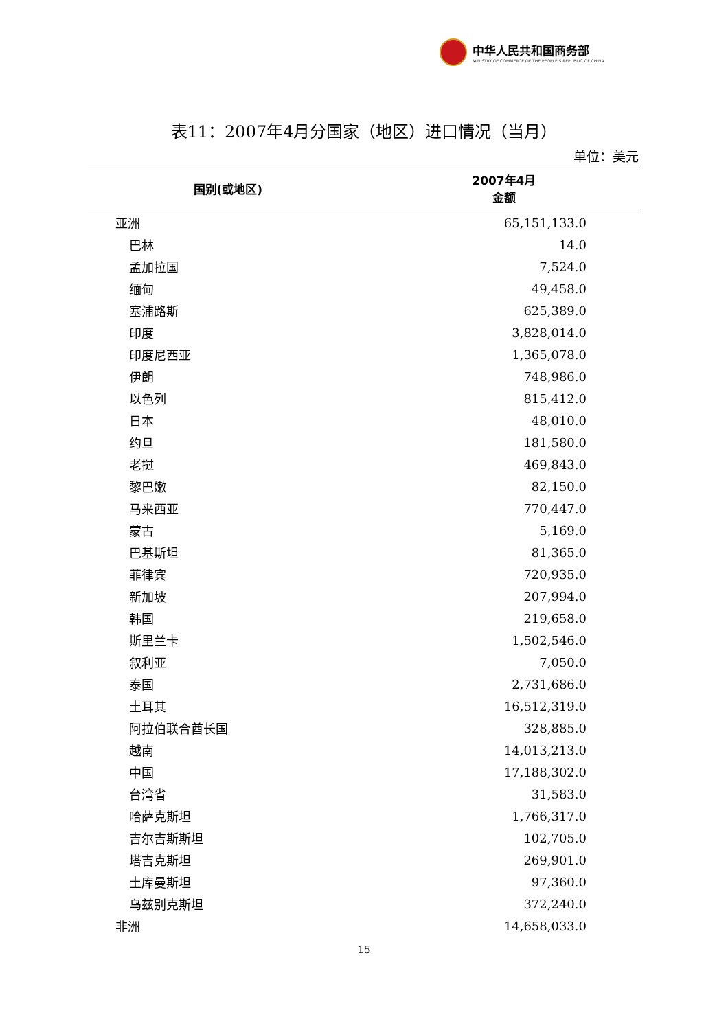中华人民共和国商务部
MINISTRY OF COMMERCE OF THE PEOPLE'S REPUBLIC OF CHINA
表11：2007年4月分国家（地区）进口情况（当月）
单位：美元
| 国别(或地区) | 2007年4月 金额 |
| --- | --- |
| 亚洲 | 65,151,133.0 |
| 巴林 | 14.0 |
| 孟加拉国 | 7,524.0 |
| 缅甸 | 49,458.0 |
| 塞浦路斯 | 625,389.0 |
| 印度 | 3,828,014.0 |
| 印度尼西亚 | 1,365,078.0 |
| 伊朗 | 748,986.0 |
| 以色列 | 815,412.0 |
| 日本 | 48,010.0 |
| 约旦 | 181,580.0 |
| 老挝 | 469,843.0 |
| 黎巴嫩 | 82,150.0 |
| 马来西亚 | 770,447.0 |
| 蒙古 | 5,169.0 |
| 巴基斯坦 | 81,365.0 |
| 菲律宾 | 720,935.0 |
| 新加坡 | 207,994.0 |
| 韩国 | 219,658.0 |
| 斯里兰卡 | 1,502,546.0 |
| 叙利亚 | 7,050.0 |
| 泰国 | 2,731,686.0 |
| 土耳其 | 16,512,319.0 |
| 阿拉伯联合酋长国 | 328,885.0 |
| 越南 | 14,013,213.0 |
| 中国 | 17,188,302.0 |
| 台湾省 | 31,583.0 |
| 哈萨克斯坦 | 1,766,317.0 |
| 吉尔吉斯斯坦 | 102,705.0 |
| 塔吉克斯坦 | 269,901.0 |
| 土库曼斯坦 | 97,360.0 |
| 乌兹别克斯坦 | 372,240.0 |
| 非洲 | 14,658,033.0 |
15